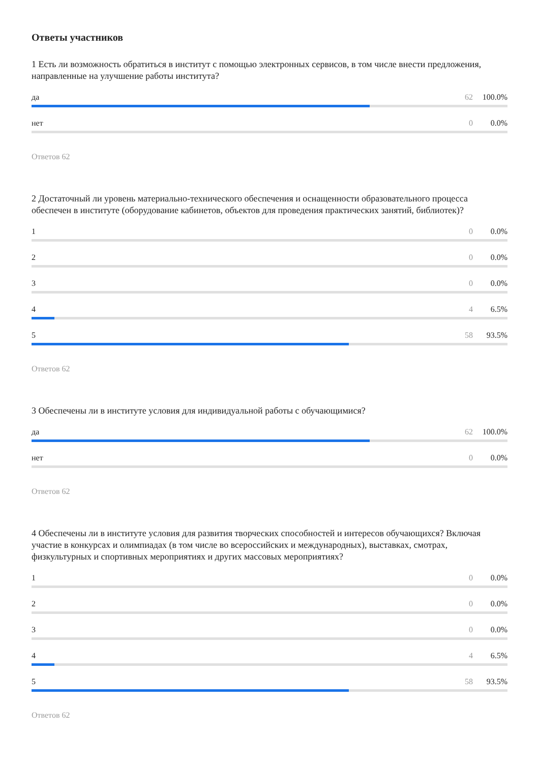Ответы участников
1 Есть ли возможность обратиться в институт с помощью электронных сервисов, в том числе внести предложения, направленные на улучшение работы института?
да 62 100.0%
нет 0 0.0%
Ответов 62
2 Достаточный ли уровень материально-технического обеспечения и оснащенности образовательного процесса обеспечен в институте (оборудование кабинетов, объектов для проведения практических занятий, библиотек)?
1 0 0.0%
2 0 0.0%
3 0 0.0%
4 4 6.5%
5 58 93.5%
Ответов 62
3 Обеспечены ли в институте условия для индивидуальной работы с обучающимися?
да 62 100.0%
нет 0 0.0%
Ответов 62
4 Обеспечены ли в институте условия для развития творческих способностей и интересов обучающихся? Включая участие в конкурсах и олимпиадах (в том числе во всероссийских и международных), выставках, смотрах, физкультурных и спортивных мероприятиях и других массовых мероприятиях?
1 0 0.0%
2 0 0.0%
3 0 0.0%
4 4 6.5%
5 58 93.5%
Ответов 62